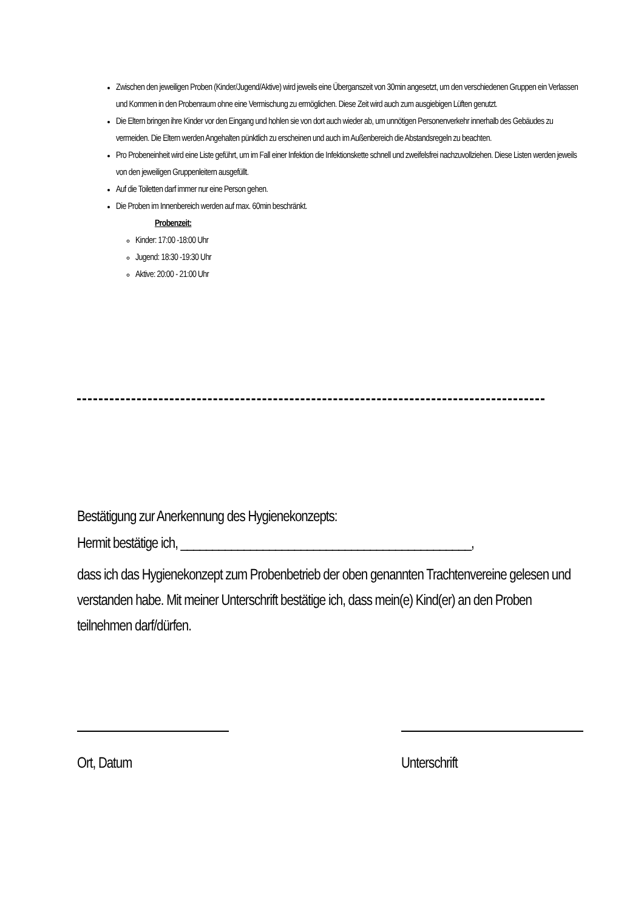Zwischen den jeweiligen Proben (Kinder/Jugend/Aktive) wird jeweils eine Überganszeit von 30min angesetzt, um den verschiedenen Gruppen ein Verlassen und Kommen in den Probenraum ohne eine Vermischung zu ermöglichen. Diese Zeit wird auch zum ausgiebigen Lüften genutzt.
Die Eltern bringen ihre Kinder vor den Eingang und hohlen sie von dort auch wieder ab, um unnötigen Personenverkehr innerhalb des Gebäudes zu vermeiden. Die Eltern werden Angehalten pünktlich zu erscheinen und auch im Außenbereich die Abstandsregeln zu beachten.
Pro Probeneinheit wird eine Liste geführt, um im Fall einer Infektion die Infektionskette schnell und zweifelsfrei nachzuvollziehen. Diese Listen werden jeweils von den jeweiligen Gruppenleitern ausgefüllt.
Auf die Toiletten darf immer nur eine Person gehen.
Die Proben im Innenbereich werden auf max. 60min beschränkt.
Probenzeit:
Kinder: 17:00 -18:00 Uhr
Jugend: 18:30 -19:30 Uhr
Aktive: 20:00 - 21:00 Uhr
Bestätigung zur Anerkennung des Hygienekonzepts:
Hermit bestätige ich, ______________________________________________,
dass ich das Hygienekonzept zum Probenbetrieb der oben genannten Trachtenvereine gelesen und verstanden habe. Mit meiner Unterschrift bestätige ich, dass mein(e) Kind(er) an den Proben teilnehmen darf/dürfen.
Ort, Datum Unterschrift